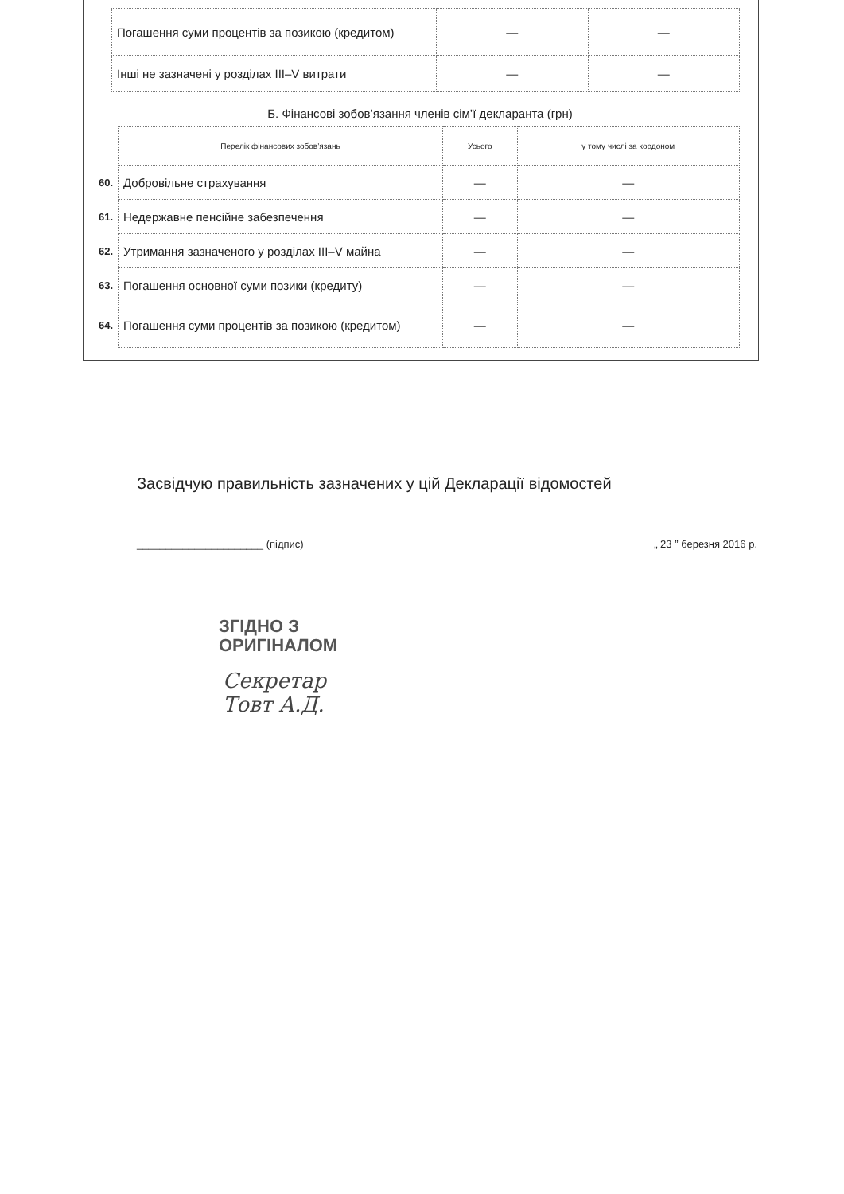| Погашення суми процентів за позикою (кредитом) | — | — |
| Інші не зазначені у розділах III–V витрати | — | — |
Б. Фінансові зобов’язання членів сім’ї декларанта (грн)
| | Перелік фінансових зобов’язань | Усього | у тому числі за кордоном |
| --- | --- | --- | --- |
| 60. | Добровільне страхування | — | — |
| 61. | Недержавне пенсійне забезпечення | — | — |
| 62. | Утримання зазначеного у розділах III–V майна | — | — |
| 63. | Погашення основної суми позики (кредиту) | — | — |
| 64. | Погашення суми процентів за позикою (кредитом) | — | — |
Засвідчую правильність зазначених у цій Декларації відомостей
______________________ (підпис) „ 23 ” березня 2016 р.
ЗГІДНО З
ОРИГІНАЛОМ
Секретар
Товт А.Д.